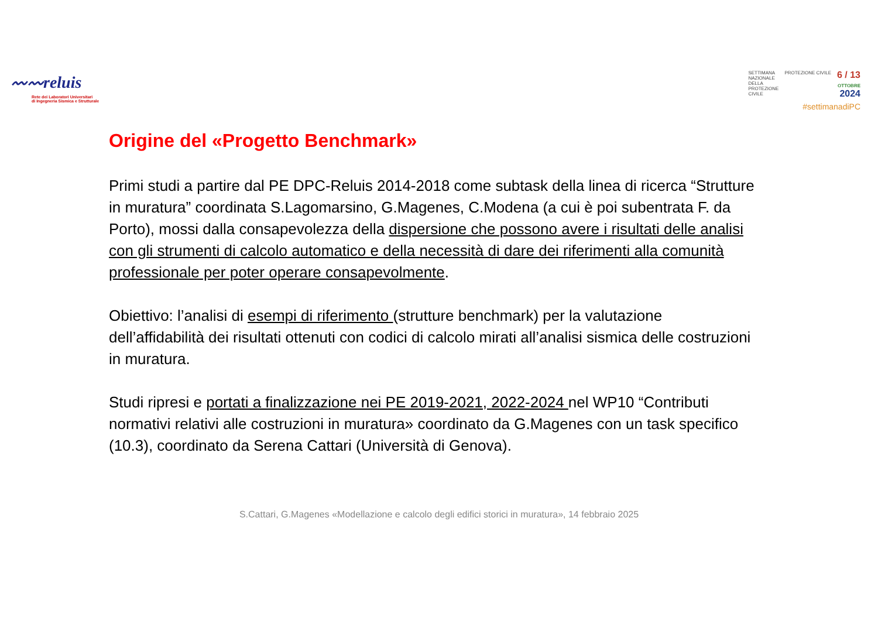〰〰reluis
Rete dei Laboratori Universitari
di Ingegneria Sismica e Strutturale
SETTIMANA
NAZIONALE
DELLA
PROTEZIONE
CIVILE
PROTEZIONE CIVILE
6 / 13
OTTOBRE
2024
#settimanadiPC
Origine del «Progetto Benchmark»
Primi studi a partire dal PE DPC-Reluis 2014-2018 come subtask della linea di ricerca “Strutture in muratura” coordinata S.Lagomarsino, G.Magenes, C.Modena (a cui è poi subentrata F. da Porto), mossi dalla consapevolezza della dispersione che possono avere i risultati delle analisi con gli strumenti di calcolo automatico e della necessità di dare dei riferimenti alla comunità professionale per poter operare consapevolmente.
Obiettivo: l’analisi di esempi di riferimento (strutture benchmark) per la valutazione dell’affidabilità dei risultati ottenuti con codici di calcolo mirati all’analisi sismica delle costruzioni in muratura.
Studi ripresi e portati a finalizzazione nei PE 2019-2021, 2022-2024 nel WP10 “Contributi normativi relativi alle costruzioni in muratura» coordinato da G.Magenes con un task specifico (10.3), coordinato da Serena Cattari (Università di Genova).
S.Cattari, G.Magenes «Modellazione e calcolo degli edifici storici in muratura», 14 febbraio 2025